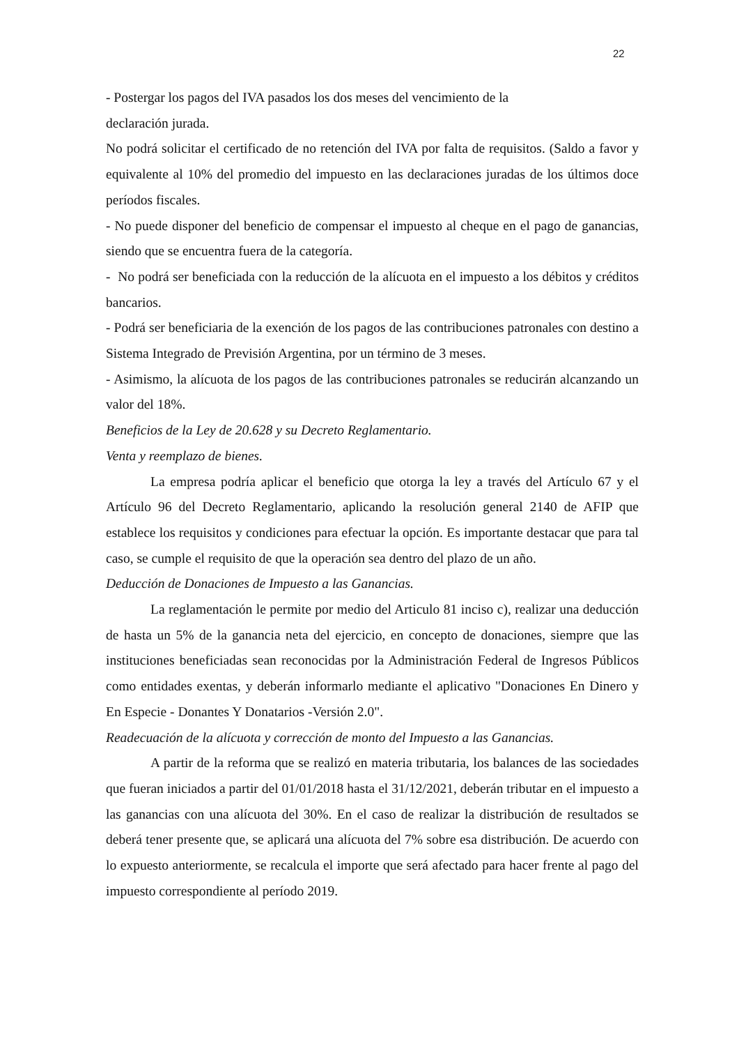22
- Postergar los pagos del IVA pasados los dos meses del vencimiento de la
declaración jurada.
No podrá solicitar el certificado de no retención del IVA por falta de requisitos. (Saldo a favor y equivalente al 10% del promedio del impuesto en las declaraciones juradas de los últimos doce períodos fiscales.
- No puede disponer del beneficio de compensar el impuesto al cheque en el pago de ganancias, siendo que se encuentra fuera de la categoría.
- No podrá ser beneficiada con la reducción de la alícuota en el impuesto a los débitos y créditos bancarios.
- Podrá ser beneficiaria de la exención de los pagos de las contribuciones patronales con destino a Sistema Integrado de Previsión Argentina, por un término de 3 meses.
- Asimismo, la alícuota de los pagos de las contribuciones patronales se reducirán alcanzando un valor del 18%.
Beneficios de la Ley de 20.628 y su Decreto Reglamentario.
Venta y reemplazo de bienes.
La empresa podría aplicar el beneficio que otorga la ley a través del Artículo 67 y el Artículo 96 del Decreto Reglamentario, aplicando la resolución general 2140 de AFIP que establece los requisitos y condiciones para efectuar la opción. Es importante destacar que para tal caso, se cumple el requisito de que la operación sea dentro del plazo de un año.
Deducción de Donaciones de Impuesto a las Ganancias.
La reglamentación le permite por medio del Articulo 81 inciso c), realizar una deducción de hasta un 5% de la ganancia neta del ejercicio, en concepto de donaciones, siempre que las instituciones beneficiadas sean reconocidas por la Administración Federal de Ingresos Públicos como entidades exentas, y deberán informarlo mediante el aplicativo "Donaciones En Dinero y En Especie - Donantes Y Donatarios -Versión 2.0".
Readecuación de la alícuota y corrección de monto del Impuesto a las Ganancias.
A partir de la reforma que se realizó en materia tributaria, los balances de las sociedades que fueran iniciados a partir del 01/01/2018 hasta el 31/12/2021, deberán tributar en el impuesto a las ganancias con una alícuota del 30%. En el caso de realizar la distribución de resultados se deberá tener presente que, se aplicará una alícuota del 7% sobre esa distribución. De acuerdo con lo expuesto anteriormente, se recalcula el importe que será afectado para hacer frente al pago del impuesto correspondiente al período 2019.